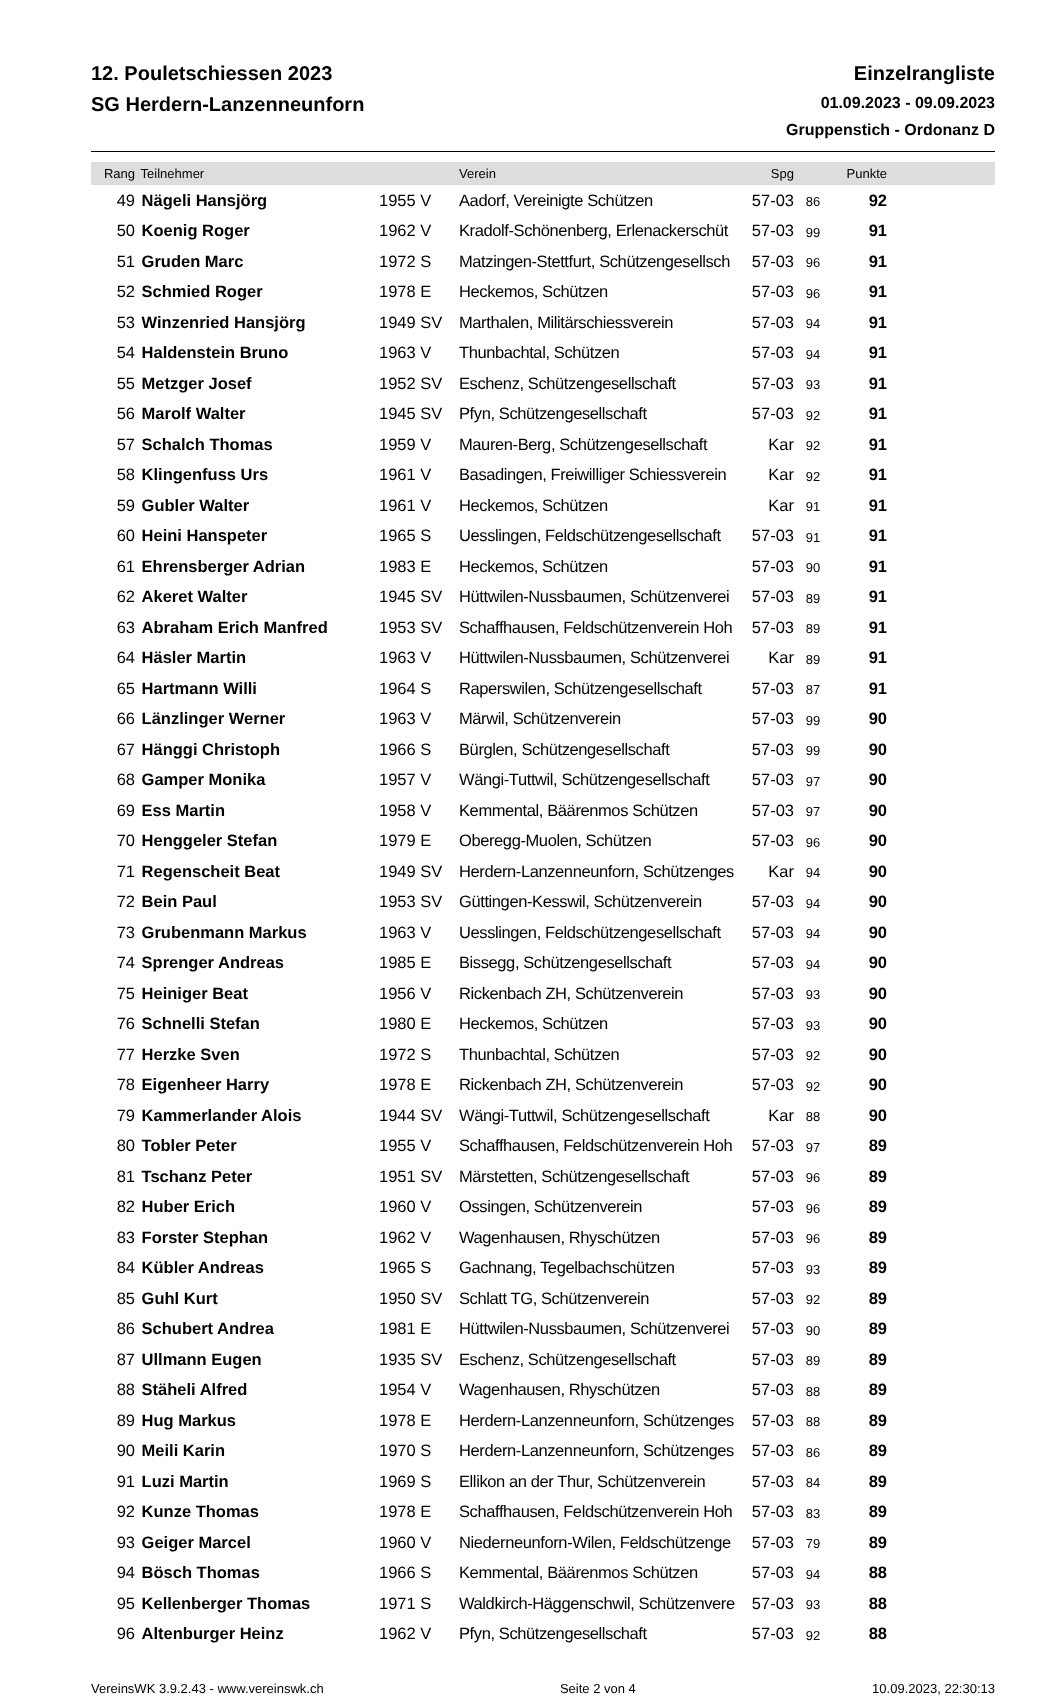12. Pouletschiessen 2023
SG Herdern-Lanzenneunforn
Einzelrangliste
01.09.2023 - 09.09.2023
Gruppenstich - Ordonanz D
| Rang | Teilnehmer | | Verein | Spg | | Punkte | |
| --- | --- | --- | --- | --- | --- | --- | --- |
| 49 | Nägeli Hansjörg | 1955 V | Aadorf, Vereinigte Schützen | 57-03 | 86 | 92 | |
| 50 | Koenig Roger | 1962 V | Kradolf-Schönenberg, Erlenackerschüt | 57-03 | 99 | 91 | |
| 51 | Gruden Marc | 1972 S | Matzingen-Stettfurt, Schützengesellsch | 57-03 | 96 | 91 | |
| 52 | Schmied Roger | 1978 E | Heckemos, Schützen | 57-03 | 96 | 91 | |
| 53 | Winzenried Hansjörg | 1949 SV | Marthalen, Militärschiessverein | 57-03 | 94 | 91 | |
| 54 | Haldenstein Bruno | 1963 V | Thunbachtal, Schützen | 57-03 | 94 | 91 | |
| 55 | Metzger Josef | 1952 SV | Eschenz, Schützengesellschaft | 57-03 | 93 | 91 | |
| 56 | Marolf Walter | 1945 SV | Pfyn, Schützengesellschaft | 57-03 | 92 | 91 | |
| 57 | Schalch Thomas | 1959 V | Mauren-Berg, Schützengesellschaft | Kar | 92 | 91 | |
| 58 | Klingenfuss Urs | 1961 V | Basadingen, Freiwilliger Schiessverein | Kar | 92 | 91 | |
| 59 | Gubler Walter | 1961 V | Heckemos, Schützen | Kar | 91 | 91 | |
| 60 | Heini Hanspeter | 1965 S | Uesslingen, Feldschützengesellschaft | 57-03 | 91 | 91 | |
| 61 | Ehrensberger Adrian | 1983 E | Heckemos, Schützen | 57-03 | 90 | 91 | |
| 62 | Akeret Walter | 1945 SV | Hüttwilen-Nussbaumen, Schützenverei | 57-03 | 89 | 91 | |
| 63 | Abraham Erich Manfred | 1953 SV | Schaffhausen, Feldschützenverein Hoh | 57-03 | 89 | 91 | |
| 64 | Häsler Martin | 1963 V | Hüttwilen-Nussbaumen, Schützenverei | Kar | 89 | 91 | |
| 65 | Hartmann Willi | 1964 S | Raperswilen, Schützengesellschaft | 57-03 | 87 | 91 | |
| 66 | Länzlinger Werner | 1963 V | Märwil, Schützenverein | 57-03 | 99 | 90 | |
| 67 | Hänggi Christoph | 1966 S | Bürglen, Schützengesellschaft | 57-03 | 99 | 90 | |
| 68 | Gamper Monika | 1957 V | Wängi-Tuttwil, Schützengesellschaft | 57-03 | 97 | 90 | |
| 69 | Ess Martin | 1958 V | Kemmental, Bäärenmos Schützen | 57-03 | 97 | 90 | |
| 70 | Henggeler Stefan | 1979 E | Oberegg-Muolen, Schützen | 57-03 | 96 | 90 | |
| 71 | Regenscheit Beat | 1949 SV | Herdern-Lanzenneunforn, Schützenges | Kar | 94 | 90 | |
| 72 | Bein Paul | 1953 SV | Güttingen-Kesswil, Schützenverein | 57-03 | 94 | 90 | |
| 73 | Grubenmann Markus | 1963 V | Uesslingen, Feldschützengesellschaft | 57-03 | 94 | 90 | |
| 74 | Sprenger Andreas | 1985 E | Bissegg, Schützengesellschaft | 57-03 | 94 | 90 | |
| 75 | Heiniger Beat | 1956 V | Rickenbach ZH, Schützenverein | 57-03 | 93 | 90 | |
| 76 | Schnelli Stefan | 1980 E | Heckemos, Schützen | 57-03 | 93 | 90 | |
| 77 | Herzke Sven | 1972 S | Thunbachtal, Schützen | 57-03 | 92 | 90 | |
| 78 | Eigenheer Harry | 1978 E | Rickenbach ZH, Schützenverein | 57-03 | 92 | 90 | |
| 79 | Kammerlander Alois | 1944 SV | Wängi-Tuttwil, Schützengesellschaft | Kar | 88 | 90 | |
| 80 | Tobler Peter | 1955 V | Schaffhausen, Feldschützenverein Hoh | 57-03 | 97 | 89 | |
| 81 | Tschanz Peter | 1951 SV | Märstetten, Schützengesellschaft | 57-03 | 96 | 89 | |
| 82 | Huber Erich | 1960 V | Ossingen, Schützenverein | 57-03 | 96 | 89 | |
| 83 | Forster Stephan | 1962 V | Wagenhausen, Rhyschützen | 57-03 | 96 | 89 | |
| 84 | Kübler Andreas | 1965 S | Gachnang, Tegelbachschützen | 57-03 | 93 | 89 | |
| 85 | Guhl Kurt | 1950 SV | Schlatt TG, Schützenverein | 57-03 | 92 | 89 | |
| 86 | Schubert Andrea | 1981 E | Hüttwilen-Nussbaumen, Schützenverei | 57-03 | 90 | 89 | |
| 87 | Ullmann Eugen | 1935 SV | Eschenz, Schützengesellschaft | 57-03 | 89 | 89 | |
| 88 | Stäheli Alfred | 1954 V | Wagenhausen, Rhyschützen | 57-03 | 88 | 89 | |
| 89 | Hug Markus | 1978 E | Herdern-Lanzenneunforn, Schützenges | 57-03 | 88 | 89 | |
| 90 | Meili Karin | 1970 S | Herdern-Lanzenneunforn, Schützenges | 57-03 | 86 | 89 | |
| 91 | Luzi Martin | 1969 S | Ellikon an der Thur, Schützenverein | 57-03 | 84 | 89 | |
| 92 | Kunze Thomas | 1978 E | Schaffhausen, Feldschützenverein Hoh | 57-03 | 83 | 89 | |
| 93 | Geiger Marcel | 1960 V | Niederneunforn-Wilen, Feldschützenge | 57-03 | 79 | 89 | |
| 94 | Bösch Thomas | 1966 S | Kemmental, Bäärenmos Schützen | 57-03 | 94 | 88 | |
| 95 | Kellenberger Thomas | 1971 S | Waldkirch-Häggenschwil, Schützenvere | 57-03 | 93 | 88 | |
| 96 | Altenburger Heinz | 1962 V | Pfyn, Schützengesellschaft | 57-03 | 92 | 88 | |
VereinsWK 3.9.2.43 - www.vereinswk.ch Seite 2 von 4 10.09.2023, 22:30:13